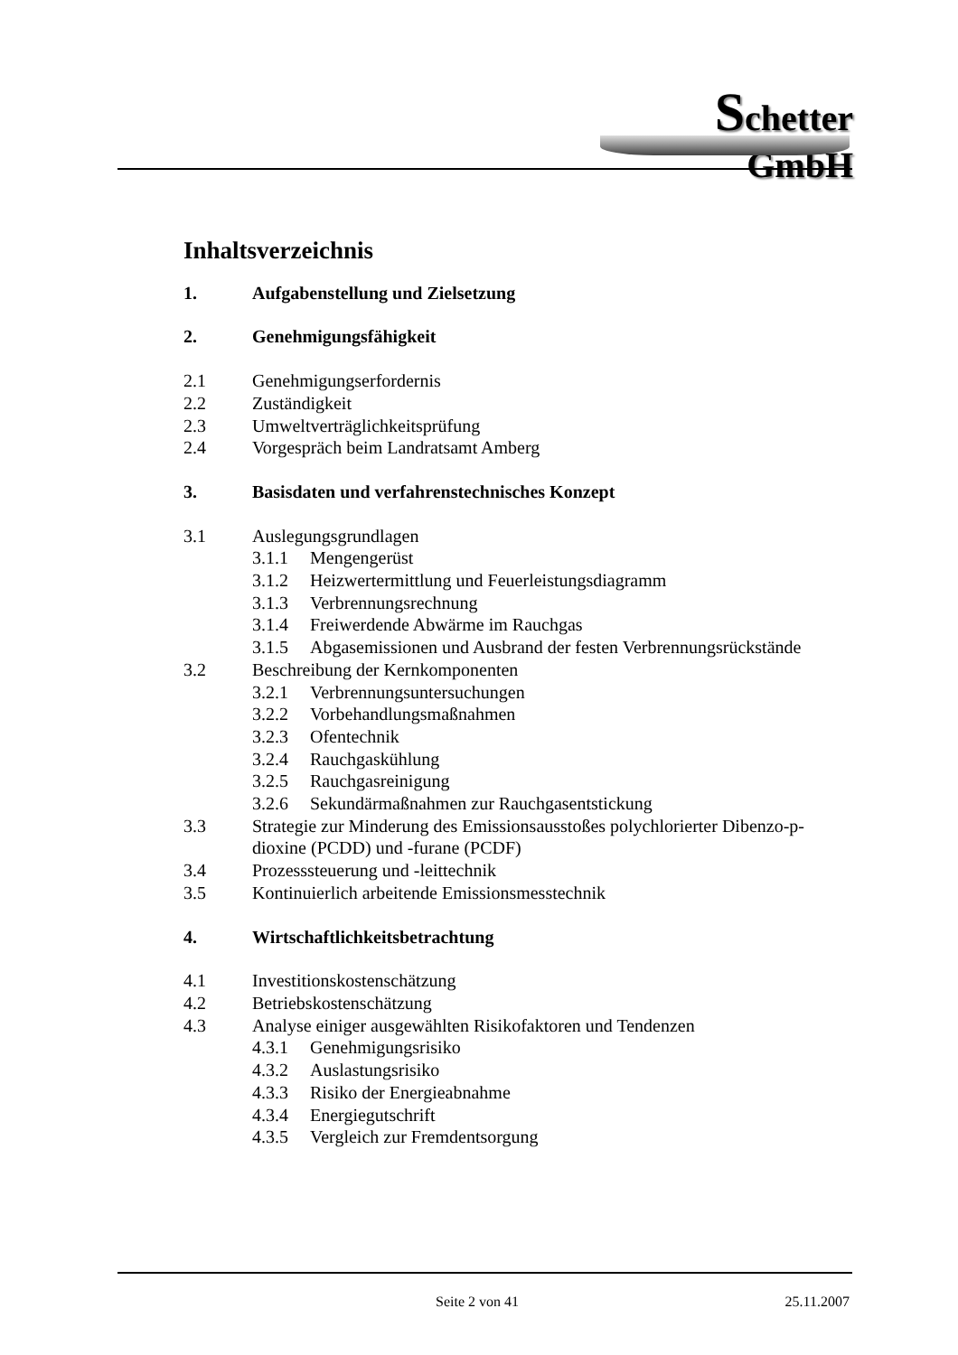Schetter GmbH
Inhaltsverzeichnis
1. Aufgabenstellung und Zielsetzung
2. Genehmigungsfähigkeit
2.1 Genehmigungserfordernis
2.2 Zuständigkeit
2.3 Umweltverträglichkeitsprüfung
2.4 Vorgespräch beim Landratsamt Amberg
3. Basisdaten und verfahrenstechnisches Konzept
3.1 Auslegungsgrundlagen
3.1.1 Mengengerüst
3.1.2 Heizwertermittlung und Feuerleistungsdiagramm
3.1.3 Verbrennungsrechnung
3.1.4 Freiwerdende Abwärme im Rauchgas
3.1.5 Abgasemissionen und Ausbrand der festen Verbrennungsrückstände
3.2 Beschreibung der Kernkomponenten
3.2.1 Verbrennungsuntersuchungen
3.2.2 Vorbehandlungsmaßnahmen
3.2.3 Ofentechnik
3.2.4 Rauchgaskühlung
3.2.5 Rauchgasreinigung
3.2.6 Sekundärmaßnahmen zur Rauchgasentstickung
3.3 Strategie zur Minderung des Emissionsausstoßes polychlorierter Dibenzo-p-dioxine (PCDD) und -furane (PCDF)
3.4 Prozesssteuerung und -leittechnik
3.5 Kontinuierlich arbeitende Emissionsmesstechnik
4. Wirtschaftlichkeitsbetrachtung
4.1 Investitionskostenschätzung
4.2 Betriebskostenschätzung
4.3 Analyse einiger ausgewählten Risikofaktoren und Tendenzen
4.3.1 Genehmigungsrisiko
4.3.2 Auslastungsrisiko
4.3.3 Risiko der Energieabnahme
4.3.4 Energiegutschrift
4.3.5 Vergleich zur Fremdentsorgung
Seite 2 von 41 25.11.2007